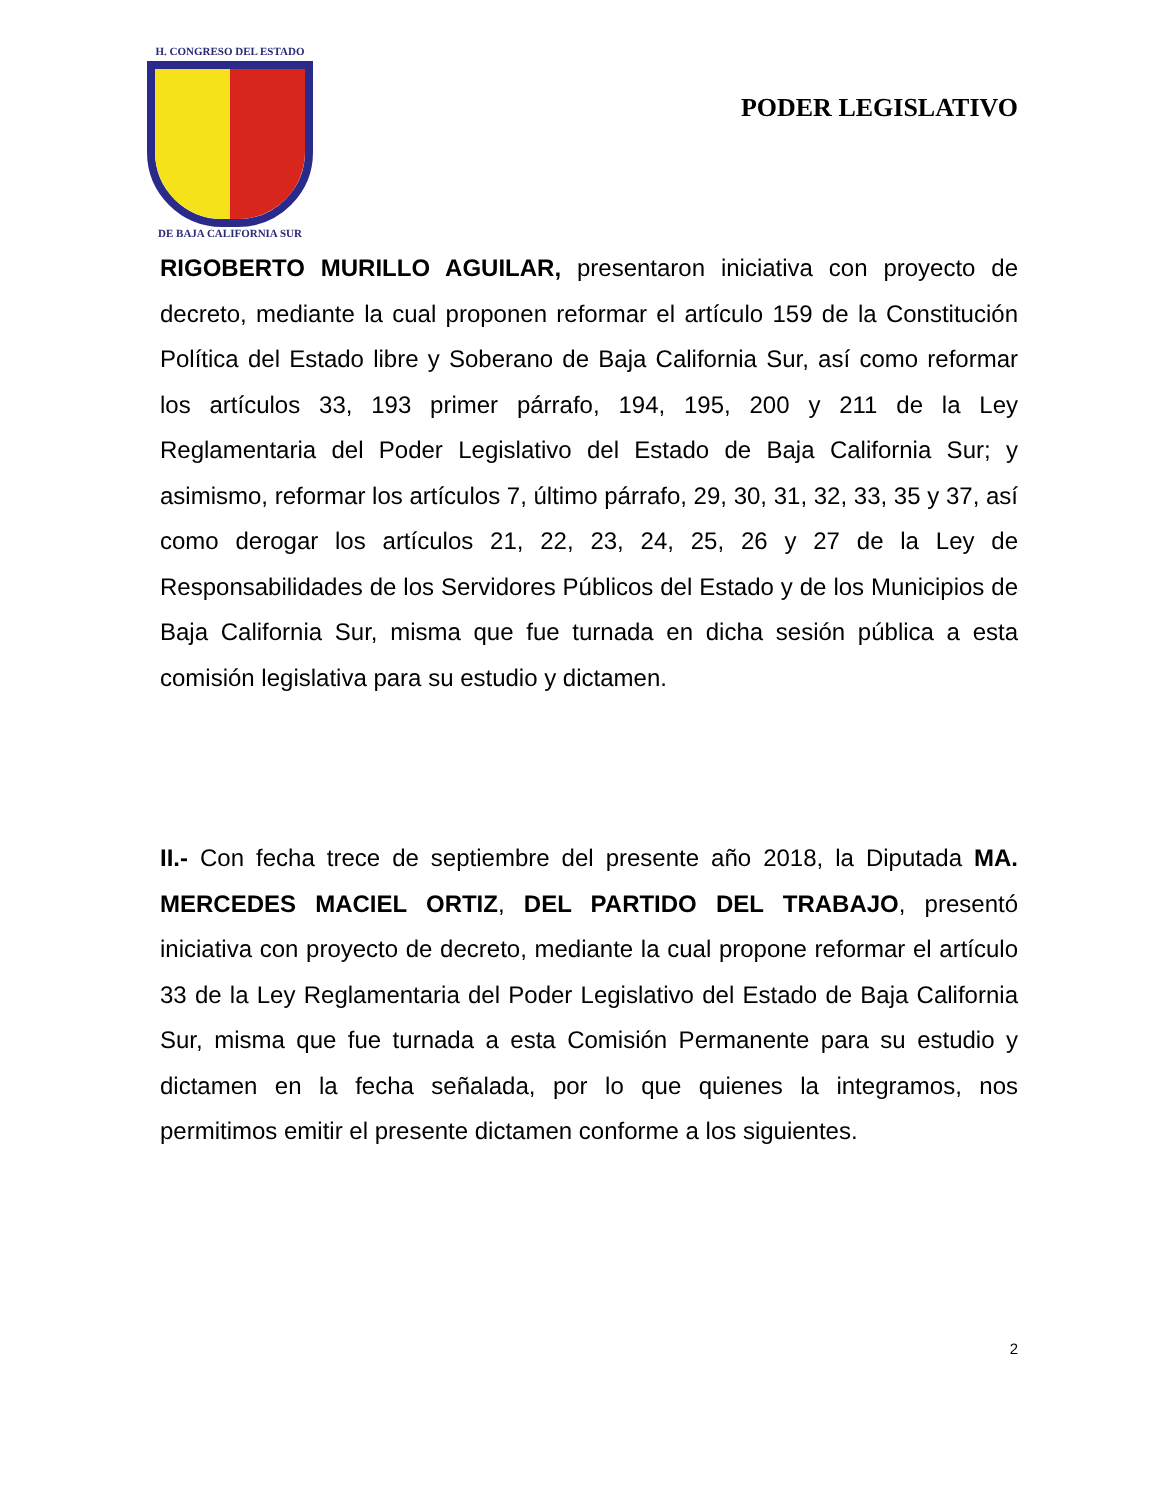H. CONGRESO DEL ESTADO
DE BAJA CALIFORNIA SUR
PODER LEGISLATIVO
RIGOBERTO MURILLO AGUILAR, presentaron iniciativa con proyecto de decreto, mediante la cual proponen reformar el artículo 159 de la Constitución Política del Estado libre y Soberano de Baja California Sur, así como reformar los artículos 33, 193 primer párrafo, 194, 195, 200 y 211 de la Ley Reglamentaria del Poder Legislativo del Estado de Baja California Sur; y asimismo, reformar los artículos 7, último párrafo, 29, 30, 31, 32, 33, 35 y 37, así como derogar los artículos 21, 22, 23, 24, 25, 26 y 27 de la Ley de Responsabilidades de los Servidores Públicos del Estado y de los Municipios de Baja California Sur, misma que fue turnada en dicha sesión pública a esta comisión legislativa para su estudio y dictamen.
II.- Con fecha trece de septiembre del presente año 2018, la Diputada MA. MERCEDES MACIEL ORTIZ, DEL PARTIDO DEL TRABAJO, presentó iniciativa con proyecto de decreto, mediante la cual propone reformar el artículo 33 de la Ley Reglamentaria del Poder Legislativo del Estado de Baja California Sur, misma que fue turnada a esta Comisión Permanente para su estudio y dictamen en la fecha señalada, por lo que quienes la integramos, nos permitimos emitir el presente dictamen conforme a los siguientes.
2